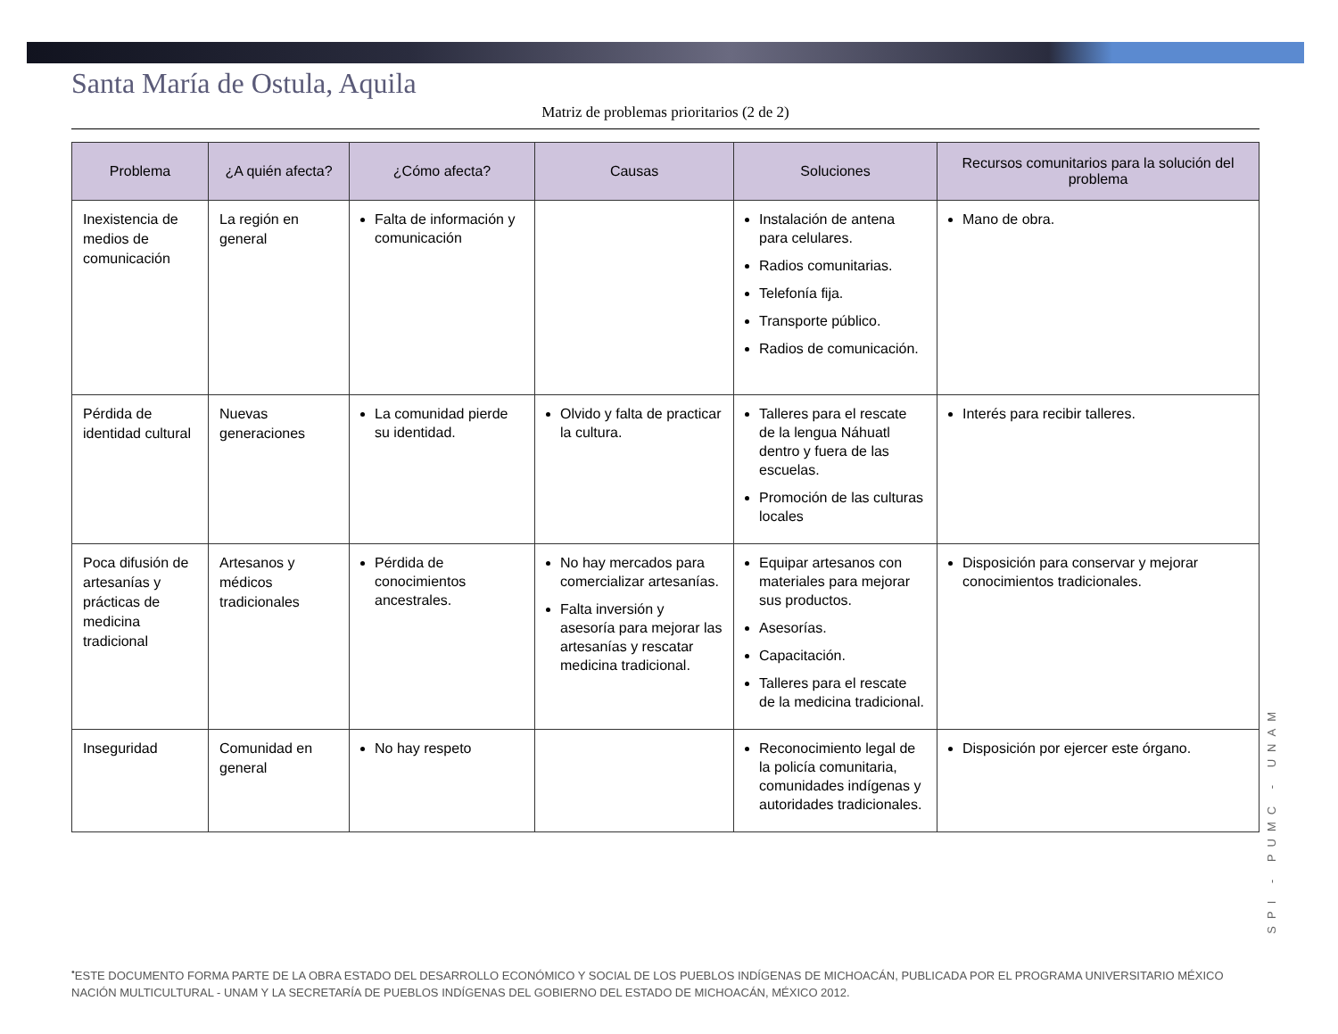Santa María de Ostula, Aquila
Matriz de problemas prioritarios (2 de 2)
| Problema | ¿A quién afecta? | ¿Cómo afecta? | Causas | Soluciones | Recursos comunitarios para la solución del problema |
| --- | --- | --- | --- | --- | --- |
| Inexistencia de medios de comunicación | La región en general | Falta de información y comunicación | | Instalación de antena para celulares. Radios comunitarias. Telefonía fija. Transporte público. Radios de comunicación. | Mano de obra. |
| Pérdida de identidad cultural | Nuevas generaciones | La comunidad pierde su identidad. | Olvido y falta de practicar la cultura. | Talleres para el rescate de la lengua Náhuatl dentro y fuera de las escuelas. Promoción de las culturas locales | Interés para recibir talleres. |
| Poca difusión de artesanías y prácticas de medicina tradicional | Artesanos y médicos tradicionales | Pérdida de conocimientos ancestrales. | No hay mercados para comercializar artesanías. Falta inversión y asesoría para mejorar las artesanías y rescatar medicina tradicional. | Equipar artesanos con materiales para mejorar sus productos. Asesorías. Capacitación. Talleres para el rescate de la medicina tradicional. | Disposición para conservar y mejorar conocimientos tradicionales. |
| Inseguridad | Comunidad en general | No hay respeto | | Reconocimiento legal de la policía comunitaria, comunidades indígenas y autoridades tradicionales. | Disposición por ejercer este órgano. |
SPI - PUMC - UNAM
<sup>•</sup>ESTE DOCUMENTO FORMA PARTE DE LA OBRA ESTADO DEL DESARROLLO ECONÓMICO Y SOCIAL DE LOS PUEBLOS INDÍGENAS DE MICHOACÁN, PUBLICADA POR EL PROGRAMA UNIVERSITARIO MÉXICO NACIÓN MULTICULTURAL - UNAM Y LA SECRETARÍA DE PUEBLOS INDÍGENAS DEL GOBIERNO DEL ESTADO DE MICHOACÁN, MÉXICO 2012.